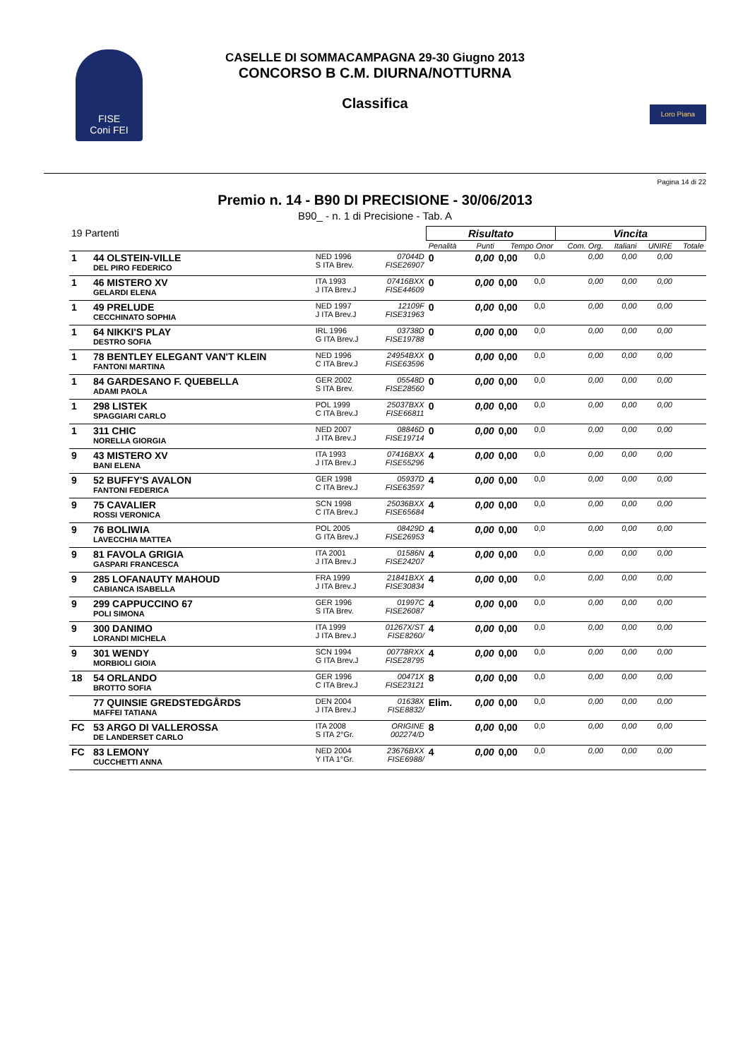FISE
Coni FEI
CASELLE DI SOMMACAMPAGNA 29-30 Giugno 2013
CONCORSO B C.M. DIURNA/NOTTURNA
Classifica
Loro Piana
Pagina 14 di 22
Premio n. 14 - B90 DI PRECISIONE - 30/06/2013
B90_ - n. 1 di Precisione - Tab. A
| 19 Partenti | | | | Risultato | | | | Vincita | | | |
| --- | --- | --- | --- | --- | --- | --- | --- | --- | --- | --- | --- |
| | | | | Penalità | Punti | Tempo Onor | | Com. Org. | Italiani | UNIRE | Totale |
| 1 | 44 OLSTEIN-VILLE DEL PIRO FEDERICO | NED 1996 S ITA Brev. | 07044D FISE26907 | 0 | 0,00 | 0,00 | 0,0 | 0,00 | 0,00 | 0,00 | |
| 1 | 46 MISTERO XV GELARDI ELENA | ITA 1993 J ITA Brev.J | 07416BXX FISE44609 | 0 | 0,00 | 0,00 | 0,0 | 0,00 | 0,00 | 0,00 | |
| 1 | 49 PRELUDE CECCHINATO SOPHIA | NED 1997 J ITA Brev.J | 12109F FISE31963 | 0 | 0,00 | 0,00 | 0,0 | 0,00 | 0,00 | 0,00 | |
| 1 | 64 NIKKI'S PLAY DESTRO SOFIA | IRL 1996 G ITA Brev.J | 03738D FISE19788 | 0 | 0,00 | 0,00 | 0,0 | 0,00 | 0,00 | 0,00 | |
| 1 | 78 BENTLEY ELEGANT VAN'T KLEIN FANTONI MARTINA | NED 1996 C ITA Brev.J | 24954BXX FISE63596 | 0 | 0,00 | 0,00 | 0,0 | 0,00 | 0,00 | 0,00 | |
| 1 | 84 GARDESANO F. QUEBELLA ADAMI PAOLA | GER 2002 S ITA Brev. | 05548D FISE28560 | 0 | 0,00 | 0,00 | 0,0 | 0,00 | 0,00 | 0,00 | |
| 1 | 298 LISTEK SPAGGIARI CARLO | POL 1999 C ITA Brev.J | 25037BXX FISE66811 | 0 | 0,00 | 0,00 | 0,0 | 0,00 | 0,00 | 0,00 | |
| 1 | 311 CHIC NORELLA GIORGIA | NED 2007 J ITA Brev.J | 08846D FISE19714 | 0 | 0,00 | 0,00 | 0,0 | 0,00 | 0,00 | 0,00 | |
| 9 | 43 MISTERO XV BANI ELENA | ITA 1993 J ITA Brev.J | 07416BXX FISE55296 | 4 | 0,00 | 0,00 | 0,0 | 0,00 | 0,00 | 0,00 | |
| 9 | 52 BUFFY'S AVALON FANTONI FEDERICA | GER 1998 C ITA Brev.J | 05937D FISE63597 | 4 | 0,00 | 0,00 | 0,0 | 0,00 | 0,00 | 0,00 | |
| 9 | 75 CAVALIER ROSSI VERONICA | SCN 1998 C ITA Brev.J | 25036BXX FISE65684 | 4 | 0,00 | 0,00 | 0,0 | 0,00 | 0,00 | 0,00 | |
| 9 | 76 BOLIWIA LAVECCHIA MATTEA | POL 2005 G ITA Brev.J | 08429D FISE26953 | 4 | 0,00 | 0,00 | 0,0 | 0,00 | 0,00 | 0,00 | |
| 9 | 81 FAVOLA GRIGIA GASPARI FRANCESCA | ITA 2001 J ITA Brev.J | 01586N FISE24207 | 4 | 0,00 | 0,00 | 0,0 | 0,00 | 0,00 | 0,00 | |
| 9 | 285 LOFANAUTY MAHOUD CABIANCA ISABELLA | FRA 1999 J ITA Brev.J | 21841BXX FISE30834 | 4 | 0,00 | 0,00 | 0,0 | 0,00 | 0,00 | 0,00 | |
| 9 | 299 CAPPUCCINO 67 POLI SIMONA | GER 1996 S ITA Brev. | 01997C FISE26087 | 4 | 0,00 | 0,00 | 0,0 | 0,00 | 0,00 | 0,00 | |
| 9 | 300 DANIMO LORANDI MICHELA | ITA 1999 J ITA Brev.J | 01267X/ST FISE8260/ | 4 | 0,00 | 0,00 | 0,0 | 0,00 | 0,00 | 0,00 | |
| 9 | 301 WENDY MORBIOLI GIOIA | SCN 1994 G ITA Brev.J | 00778RXX FISE28795 | 4 | 0,00 | 0,00 | 0,0 | 0,00 | 0,00 | 0,00 | |
| 18 | 54 ORLANDO BROTTO SOFIA | GER 1996 C ITA Brev.J | 00471X FISE23121 | 8 | 0,00 | 0,00 | 0,0 | 0,00 | 0,00 | 0,00 | |
| | 77 QUINSIE GREDSTEDGÅRDS MAFFEI TATIANA | DEN 2004 J ITA Brev.J | 01638X FISE8832/ | Elim. | 0,00 | 0,00 | 0,0 | 0,00 | 0,00 | 0,00 | |
| FC | 53 ARGO DI VALLEROSSA DE LANDERSET CARLO | ITA 2008 S ITA 2°Gr. | ORIGINE 002274/D | 8 | 0,00 | 0,00 | 0,0 | 0,00 | 0,00 | 0,00 | |
| FC | 83 LEMONY CUCCHETTI ANNA | NED 2004 Y ITA 1°Gr. | 23676BXX FISE6988/ | 4 | 0,00 | 0,00 | 0,0 | 0,00 | 0,00 | 0,00 | |